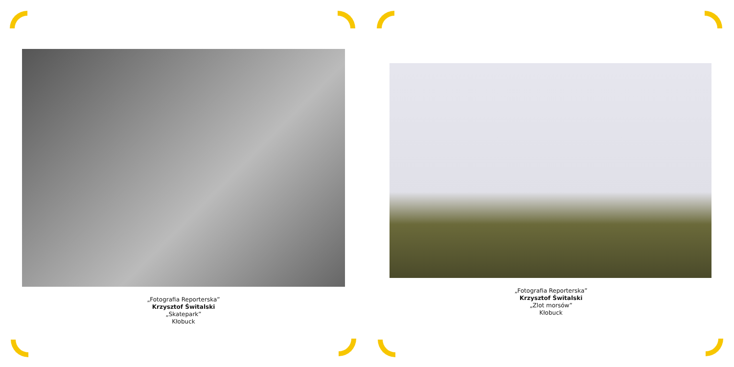„Fotografia Reporterska”
Krzysztof Świtalski
„Skatepark”
Kłobuck
„Fotografia Reporterska”
Krzysztof Świtalski
„Zlot morsów”
Kłobuck